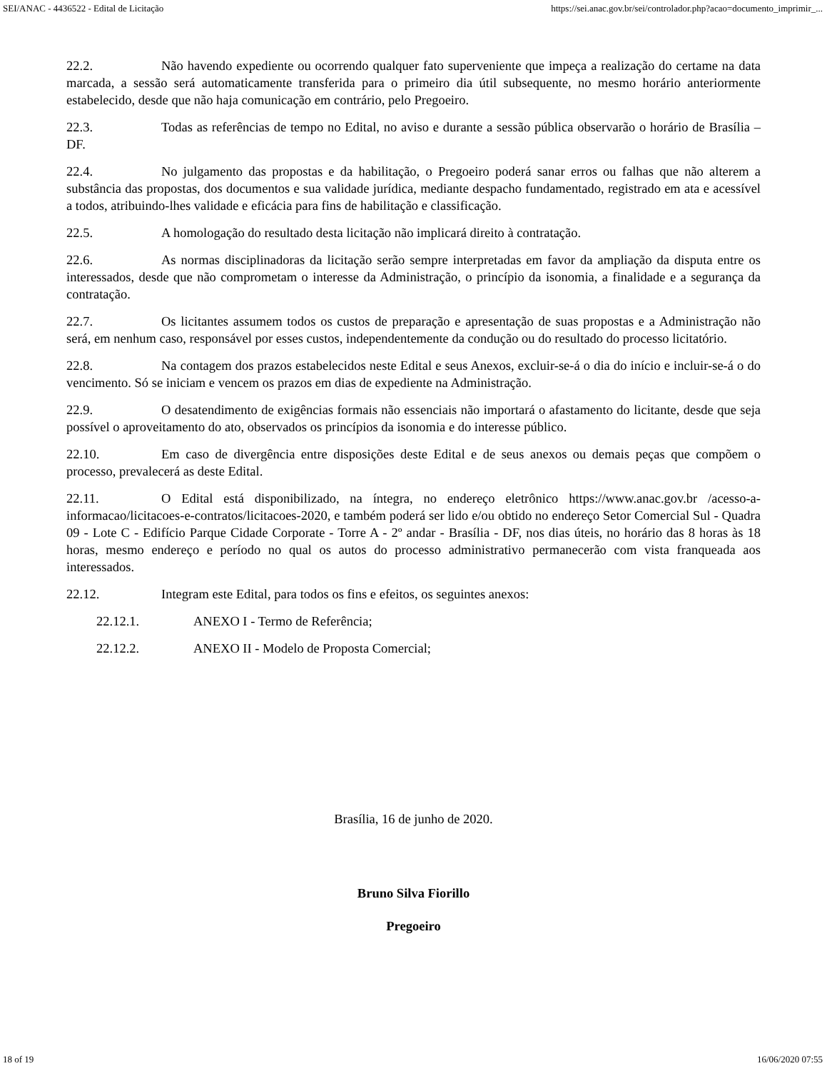SEI/ANAC - 4436522 - Edital de Licitação https://sei.anac.gov.br/sei/controlador.php?acao=documento_imprimir_...
22.2. Não havendo expediente ou ocorrendo qualquer fato superveniente que impeça a realização do certame na data marcada, a sessão será automaticamente transferida para o primeiro dia útil subsequente, no mesmo horário anteriormente estabelecido, desde que não haja comunicação em contrário, pelo Pregoeiro.
22.3. Todas as referências de tempo no Edital, no aviso e durante a sessão pública observarão o horário de Brasília – DF.
22.4. No julgamento das propostas e da habilitação, o Pregoeiro poderá sanar erros ou falhas que não alterem a substância das propostas, dos documentos e sua validade jurídica, mediante despacho fundamentado, registrado em ata e acessível a todos, atribuindo-lhes validade e eficácia para fins de habilitação e classificação.
22.5. A homologação do resultado desta licitação não implicará direito à contratação.
22.6. As normas disciplinadoras da licitação serão sempre interpretadas em favor da ampliação da disputa entre os interessados, desde que não comprometam o interesse da Administração, o princípio da isonomia, a finalidade e a segurança da contratação.
22.7. Os licitantes assumem todos os custos de preparação e apresentação de suas propostas e a Administração não será, em nenhum caso, responsável por esses custos, independentemente da condução ou do resultado do processo licitatório.
22.8. Na contagem dos prazos estabelecidos neste Edital e seus Anexos, excluir-se-á o dia do início e incluir-se-á o do vencimento. Só se iniciam e vencem os prazos em dias de expediente na Administração.
22.9. O desatendimento de exigências formais não essenciais não importará o afastamento do licitante, desde que seja possível o aproveitamento do ato, observados os princípios da isonomia e do interesse público.
22.10. Em caso de divergência entre disposições deste Edital e de seus anexos ou demais peças que compõem o processo, prevalecerá as deste Edital.
22.11. O Edital está disponibilizado, na íntegra, no endereço eletrônico https://www.anac.gov.br /acesso-a-informacao/licitacoes-e-contratos/licitacoes-2020, e também poderá ser lido e/ou obtido no endereço Setor Comercial Sul - Quadra 09 - Lote C - Edifício Parque Cidade Corporate - Torre A - 2º andar - Brasília - DF, nos dias úteis, no horário das 8 horas às 18 horas, mesmo endereço e período no qual os autos do processo administrativo permanecerão com vista franqueada aos interessados.
22.12. Integram este Edital, para todos os fins e efeitos, os seguintes anexos:
22.12.1. ANEXO I - Termo de Referência;
22.12.2. ANEXO II - Modelo de Proposta Comercial;
Brasília, 16 de junho de 2020.
Bruno Silva Fiorillo
Pregoeiro
18 of 19 16/06/2020 07:55